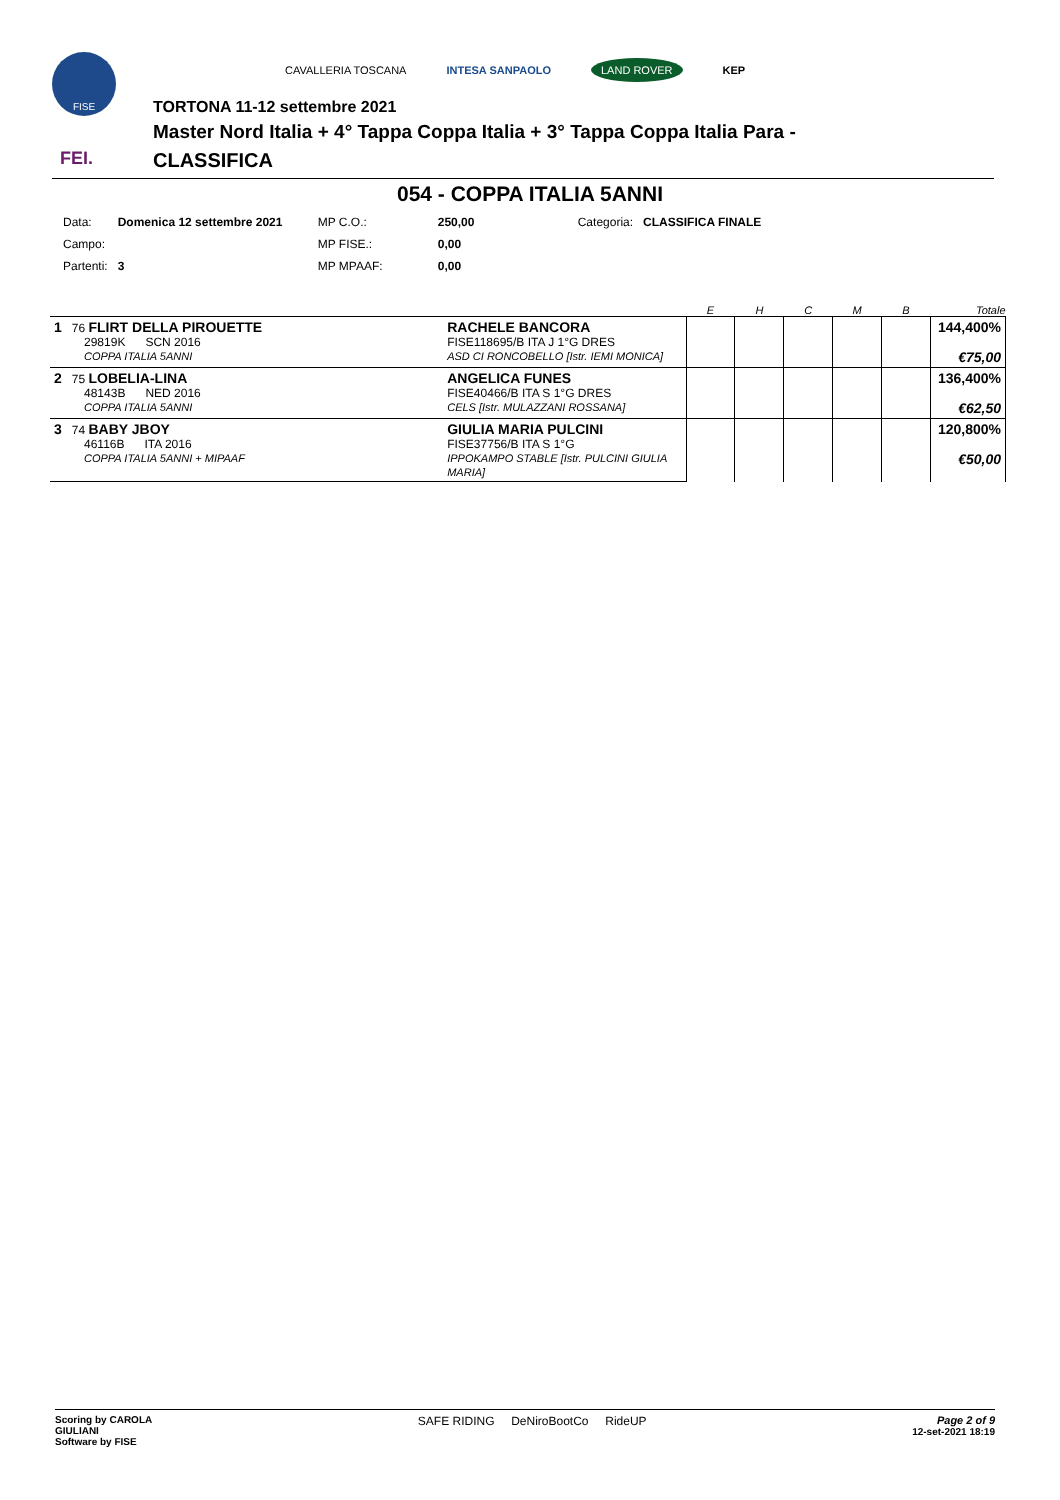FISE
FEI.
CAVALLERIA TOSCANA INTESA SANPAOLO LAND ROVER KEP
TORTONA 11-12 settembre 2021
Master Nord Italia + 4° Tappa Coppa Italia + 3° Tappa Coppa Italia Para -
CLASSIFICA
054 - COPPA ITALIA 5ANNI
| Data: | Domenica 12 settembre 2021 | MP C.O.: | 250,00 | Categoria: | CLASSIFICA FINALE |
| Campo: | | MP FISE.: | 0,00 | | |
| Partenti: | 3 | MP MPAAF: | 0,00 | | |
| | | E | H | C | M | B | Totale |
| --- | --- | --- | --- | --- | --- | --- | --- |
| 1 76 FLIRT DELLA PIROUETTE 29819K SCN 2016 COPPA ITALIA 5ANNI | RACHELE BANCORA FISE118695/B ITA J 1°G DRES ASD CI RONCOBELLO [Istr. IEMI MONICA] | | | | | | 144,400% €75,00 |
| 2 75 LOBELIA-LINA 48143B NED 2016 COPPA ITALIA 5ANNI | ANGELICA FUNES FISE40466/B ITA S 1°G DRES CELS [Istr. MULAZZANI ROSSANA] | | | | | | 136,400% €62,50 |
| 3 74 BABY JBOY 46116B ITA 2016 COPPA ITALIA 5ANNI + MIPAAF | GIULIA MARIA PULCINI FISE37756/B ITA S 1°G IPPOKAMPO STABLE [Istr. PULCINI GIULIA MARIA] | | | | | | 120,800% €50,00 |
Scoring by CAROLA
GIULIANI
Software by FISE
SAFE RIDING DeNiroBootCo RideUP
Page 2 of 9
12-set-2021 18:19